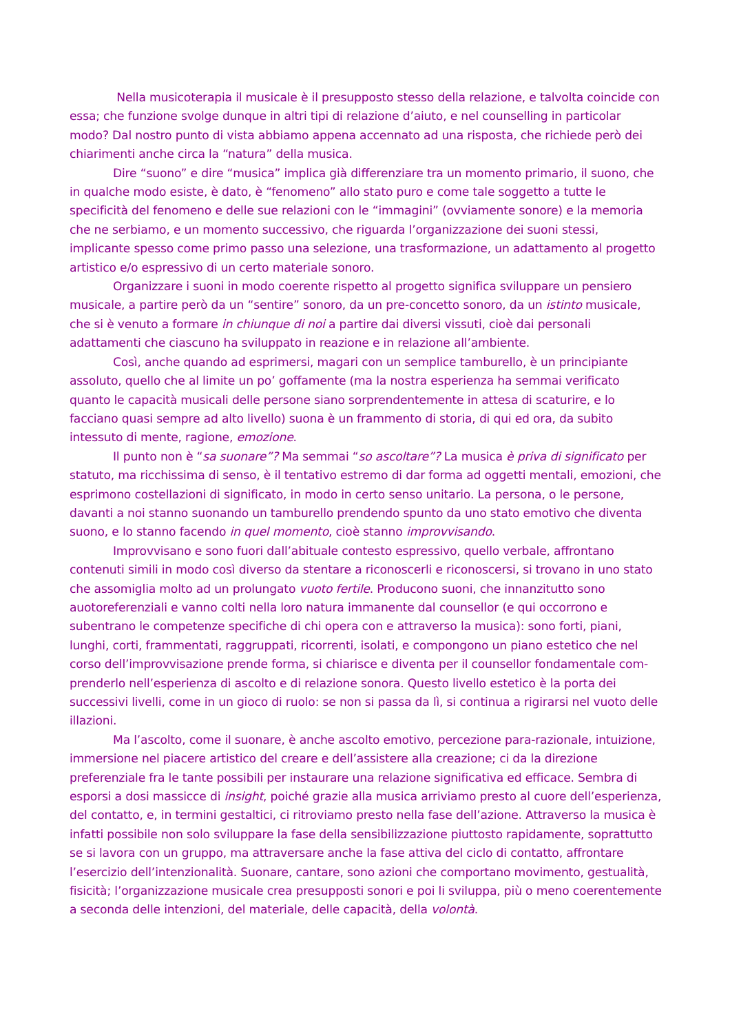Nella musicoterapia il musicale è il presupposto stesso della relazione, e talvolta coincide con essa; che funzione svolge dunque in altri tipi di relazione d’aiuto, e nel counselling in particolar modo? Dal nostro punto di vista abbiamo appena accennato ad una risposta, che richiede però dei chiarimenti anche circa la “natura” della musica.
Dire “suono” e dire “musica” implica già differenziare tra un momento primario, il suono, che in qualche modo esiste, è dato, è “fenomeno” allo stato puro e come tale soggetto a tutte le specificità del fenomeno e delle sue relazioni con le “immagini” (ovviamente sonore) e la memoria che ne serbiamo, e un momento successivo, che riguarda l’organizzazione dei suoni stessi, implicante spesso come primo passo una selezione, una trasformazione, un adattamento al progetto artistico e/o espressivo di un certo materiale sonoro.
Organizzare i suoni in modo coerente rispetto al progetto significa sviluppare un pensiero musicale, a partire però da un “sentire” sonoro, da un pre-concetto sonoro, da un istinto musicale, che si è venuto a formare in chiunque di noi a partire dai diversi vissuti, cioè dai personali adattamenti che ciascuno ha sviluppato in reazione e in relazione all’ambiente.
Così, anche quando ad esprimersi, magari con un semplice tamburello, è un principiante assoluto, quello che al limite un po’ goffamente (ma la nostra esperienza ha semmai verificato quanto le capacità musicali delle persone siano sorprendentemente in attesa di scaturire, e lo facciano quasi sempre ad alto livello) suona è un frammento di storia, di qui ed ora, da subito intessuto di mente, ragione, emozione.
Il punto non è “sa suonare”? Ma semmai “so ascoltare”? La musica è priva di significato per statuto, ma ricchissima di senso, è il tentativo estremo di dar forma ad oggetti mentali, emozioni, che esprimono costellazioni di significato, in modo in certo senso unitario. La persona, o le persone, davanti a noi stanno suonando un tamburello prendendo spunto da uno stato emotivo che diventa suono, e lo stanno facendo in quel momento, cioè stanno improvvisando.
Improvvisano e sono fuori dall’abituale contesto espressivo, quello verbale, affrontano contenuti simili in modo così diverso da stentare a riconoscerli e riconoscersi, si trovano in uno stato che assomiglia molto ad un prolungato vuoto fertile. Producono suoni, che innanzitutto sono auotoreferenziali e vanno colti nella loro natura immanente dal counsellor (e qui occorrono e subentrano le competenze specifiche di chi opera con e attraverso la musica): sono forti, piani, lunghi, corti, frammentati, raggruppati, ricorrenti, isolati, e compongono un piano estetico che nel corso dell’improvvisazione prende forma, si chiarisce e diventa per il counsellor fondamentale com-prenderlo nell’esperienza di ascolto e di relazione sonora. Questo livello estetico è la porta dei successivi livelli, come in un gioco di ruolo: se non si passa da lì, si continua a rigirarsi nel vuoto delle illazioni.
Ma l’ascolto, come il suonare, è anche ascolto emotivo, percezione para-razionale, intuizione, immersione nel piacere artistico del creare e dell’assistere alla creazione; ci da la direzione preferenziale fra le tante possibili per instaurare una relazione significativa ed efficace. Sembra di esporsi a dosi massicce di insight, poiché grazie alla musica arriviamo presto al cuore dell’esperienza, del contatto, e, in termini gestaltici, ci ritroviamo presto nella fase dell’azione. Attraverso la musica è infatti possibile non solo sviluppare la fase della sensibilizzazione piuttosto rapidamente, soprattutto se si lavora con un gruppo, ma attraversare anche la fase attiva del ciclo di contatto, affrontare l’esercizio dell’intenzionalità. Suonare, cantare, sono azioni che comportano movimento, gestualità, fisicità; l’organizzazione musicale crea presupposti sonori e poi li sviluppa, più o meno coerentemente a seconda delle intenzioni, del materiale, delle capacità, della volontà.